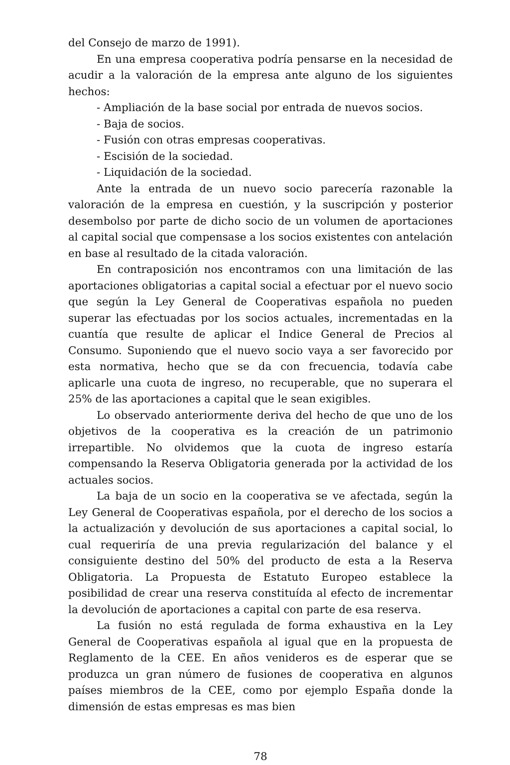del Consejo de marzo de 1991).
En una empresa cooperativa podría pensarse en la necesidad de acudir a la valoración de la empresa ante alguno de los siguientes hechos:
- Ampliación de la base social por entrada de nuevos socios.
- Baja de socios.
- Fusión con otras empresas cooperativas.
- Escisión de la sociedad.
- Liquidación de la sociedad.
Ante la entrada de un nuevo socio parecería razonable la valoración de la empresa en cuestión, y la suscripción y posterior desembolso por parte de dicho socio de un volumen de aportaciones al capital social que compensase a los socios existentes con antelación en base al resultado de la citada valoración.
En contraposición nos encontramos con una limitación de las aportaciones obligatorias a capital social a efectuar por el nuevo socio que según la Ley General de Cooperativas española no pueden superar las efectuadas por los socios actuales, incrementadas en la cuantía que resulte de aplicar el Indice General de Precios al Consumo. Suponiendo que el nuevo socio vaya a ser favorecido por esta normativa, hecho que se da con frecuencia, todavía cabe aplicarle una cuota de ingreso, no recuperable, que no superara el 25% de las aportaciones a capital que le sean exigibles.
Lo observado anteriormente deriva del hecho de que uno de los objetivos de la cooperativa es la creación de un patrimonio irrepartible. No olvidemos que la cuota de ingreso estaría compensando la Reserva Obligatoria generada por la actividad de los actuales socios.
La baja de un socio en la cooperativa se ve afectada, según la Ley General de Cooperativas española, por el derecho de los socios a la actualización y devolución de sus aportaciones a capital social, lo cual requeriría de una previa regularización del balance y el consiguiente destino del 50% del producto de esta a la Reserva Obligatoria. La Propuesta de Estatuto Europeo establece la posibilidad de crear una reserva constituída al efecto de incrementar la devolución de aportaciones a capital con parte de esa reserva.
La fusión no está regulada de forma exhaustiva en la Ley General de Cooperativas española al igual que en la propuesta de Reglamento de la CEE. En años venideros es de esperar que se produzca un gran número de fusiones de cooperativa en algunos países miembros de la CEE, como por ejemplo España donde la dimensión de estas empresas es mas bien
78